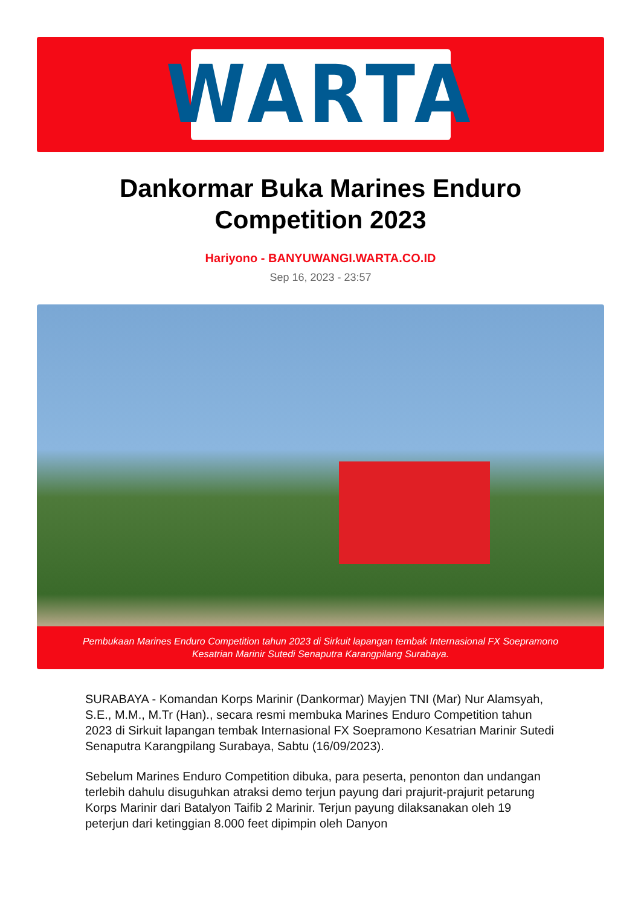WARTA
Dankormar Buka Marines Enduro Competition 2023
Hariyono - BANYUWANGI.WARTA.CO.ID
Sep 16, 2023 - 23:57
Pembukaan Marines Enduro Competition tahun 2023 di Sirkuit lapangan tembak Internasional FX Soepramono Kesatrian Marinir Sutedi Senaputra Karangpilang Surabaya.
SURABAYA - Komandan Korps Marinir (Dankormar) Mayjen TNI (Mar) Nur Alamsyah, S.E., M.M., M.Tr (Han)., secara resmi membuka Marines Enduro Competition tahun 2023 di Sirkuit lapangan tembak Internasional FX Soepramono Kesatrian Marinir Sutedi Senaputra Karangpilang Surabaya, Sabtu (16/09/2023).
Sebelum Marines Enduro Competition dibuka, para peserta, penonton dan undangan terlebih dahulu disuguhkan atraksi demo terjun payung dari prajurit-prajurit petarung Korps Marinir dari Batalyon Taifib 2 Marinir. Terjun payung dilaksanakan oleh 19 peterjun dari ketinggian 8.000 feet dipimpin oleh Danyon